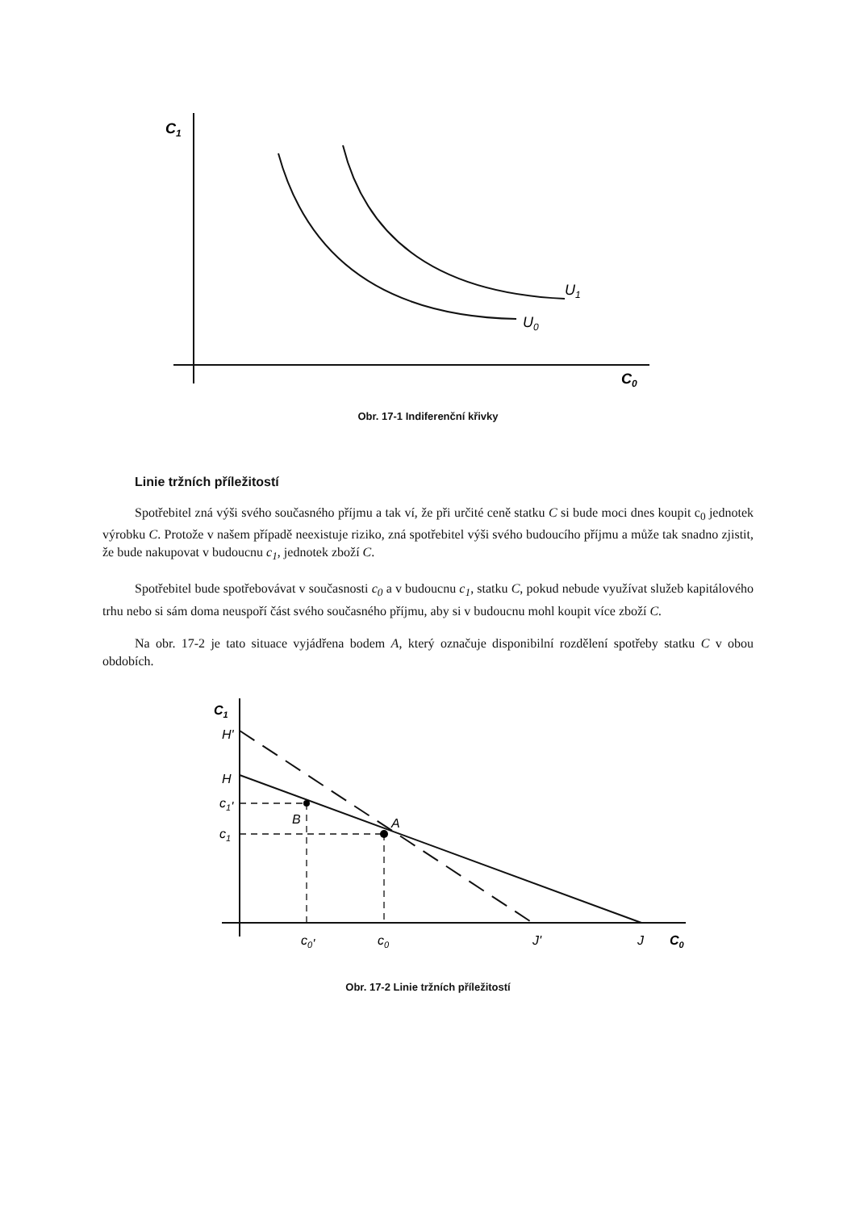C1
C0
U1
U0
Obr. 17-1 Indiferenční křivky
Linie tržních příležitostí
Spotřebitel zná výši svého současného příjmu a tak ví, že při určité ceně statku C si bude moci dnes koupit c<sub>0</sub> jednotek výrobku C. Protože v našem případě neexistuje riziko, zná spotřebitel výši svého budoucího příjmu a může tak snadno zjistit, že bude nakupovat v budoucnu c<sub>1</sub>, jednotek zboží C.
Spotřebitel bude spotřebovávat v současnosti c<sub>0</sub> a v budoucnu c<sub>1</sub>, statku C, pokud nebude využívat služeb kapitálového trhu nebo si sám doma neuspoří část svého současného příjmu, aby si v budoucnu mohl koupit více zboží C.
Na obr. 17-2 je tato situace vyjádřena bodem A, který označuje disponibilní rozdělení spotřeby statku C v obou obdobích.
C1
H'
H
c1'
c1
B
A
c0'
c0
J'
J
C0
Obr. 17-2 Linie tržních příležitostí